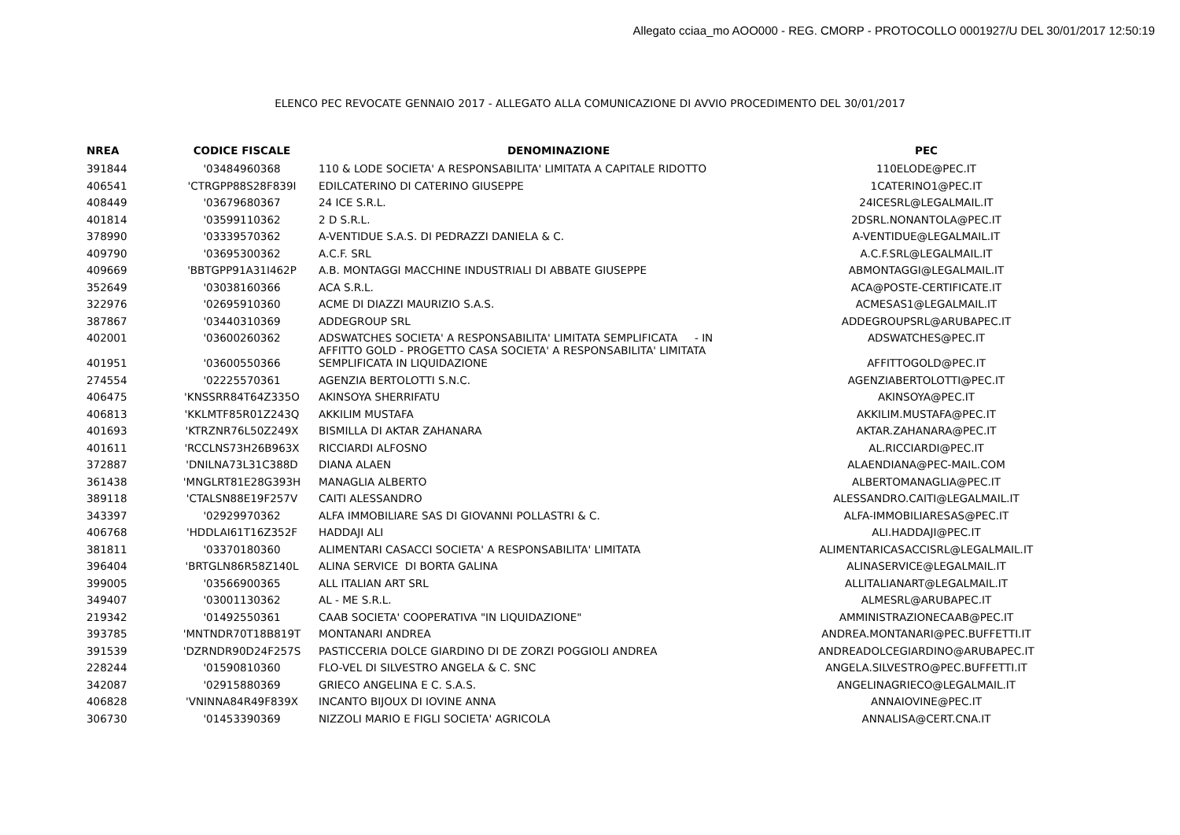Allegato cciaa_mo AOO000 - REG. CMORP - PROTOCOLLO 0001927/U DEL 30/01/2017 12:50:19
ELENCO PEC REVOCATE GENNAIO 2017 - ALLEGATO ALLA COMUNICAZIONE DI AVVIO PROCEDIMENTO DEL 30/01/2017
| NREA | CODICE FISCALE | DENOMINAZIONE | PEC |
| --- | --- | --- | --- |
| 391844 | '03484960368 | 110 & LODE SOCIETA' A RESPONSABILITA' LIMITATA A CAPITALE RIDOTTO | 110ELODE@PEC.IT |
| 406541 | 'CTRGPP88S28F839I | EDILCATERINO DI CATERINO GIUSEPPE | 1CATERINO1@PEC.IT |
| 408449 | '03679680367 | 24 ICE S.R.L. | 24ICESRL@LEGALMAIL.IT |
| 401814 | '03599110362 | 2 D S.R.L. | 2DSRL.NONANTOLA@PEC.IT |
| 378990 | '03339570362 | A-VENTIDUE S.A.S. DI PEDRAZZI DANIELA & C. | A-VENTIDUE@LEGALMAIL.IT |
| 409790 | '03695300362 | A.C.F. SRL | A.C.F.SRL@LEGALMAIL.IT |
| 409669 | 'BBTGPP91A31I462P | A.B. MONTAGGI MACCHINE INDUSTRIALI DI ABBATE GIUSEPPE | ABMONTAGGI@LEGALMAIL.IT |
| 352649 | '03038160366 | ACA S.R.L. | ACA@POSTE-CERTIFICATE.IT |
| 322976 | '02695910360 | ACME DI DIAZZI MAURIZIO S.A.S. | ACMESAS1@LEGALMAIL.IT |
| 387867 | '03440310369 | ADDEGROUP SRL | ADDEGROUPSRL@ARUBAPEC.IT |
| 402001 | '03600260362 | ADSWATCHES SOCIETA' A RESPONSABILITA' LIMITATA SEMPLIFICATA - IN AFFITTO GOLD - PROGETTO CASA SOCIETA' A RESPONSABILITA' LIMITATA | ADSWATCHES@PEC.IT |
| 401951 | '03600550366 | SEMPLIFICATA IN LIQUIDAZIONE | AFFITTOGOLD@PEC.IT |
| 274554 | '02225570361 | AGENZIA BERTOLOTTI S.N.C. | AGENZIABERTOLOTTI@PEC.IT |
| 406475 | 'KNSSRR84T64Z335O | AKINSOYA SHERRIFATU | AKINSOYA@PEC.IT |
| 406813 | 'KKLMTF85R01Z243Q | AKKILIM MUSTAFA | AKKILIM.MUSTAFA@PEC.IT |
| 401693 | 'KTRZNR76L50Z249X | BISMILLA DI AKTAR ZAHANARA | AKTAR.ZAHANARA@PEC.IT |
| 401611 | 'RCCLNS73H26B963X | RICCIARDI ALFOSNO | AL.RICCIARDI@PEC.IT |
| 372887 | 'DNILNA73L31C388D | DIANA ALAEN | ALAENDIANA@PEC-MAIL.COM |
| 361438 | 'MNGLRT81E28G393H | MANAGLIA ALBERTO | ALBERTOMANAGLIA@PEC.IT |
| 389118 | 'CTALSN88E19F257V | CAITI ALESSANDRO | ALESSANDRO.CAITI@LEGALMAIL.IT |
| 343397 | '02929970362 | ALFA IMMOBILIARE SAS DI GIOVANNI POLLASTRI & C. | ALFA-IMMOBILIARESAS@PEC.IT |
| 406768 | 'HDDLAI61T16Z352F | HADDAJI ALI | ALI.HADDAJI@PEC.IT |
| 381811 | '03370180360 | ALIMENTARI CASACCI SOCIETA' A RESPONSABILITA' LIMITATA | ALIMENTARICASACCISRL@LEGALMAIL.IT |
| 396404 | 'BRTGLN86R58Z140L | ALINA SERVICE DI BORTA GALINA | ALINASERVICE@LEGALMAIL.IT |
| 399005 | '03566900365 | ALL ITALIAN ART SRL | ALLITALIANART@LEGALMAIL.IT |
| 349407 | '03001130362 | AL - ME S.R.L. | ALMESRL@ARUBAPEC.IT |
| 219342 | '01492550361 | CAAB SOCIETA' COOPERATIVA "IN LIQUIDAZIONE" | AMMINISTRAZIONECAAB@PEC.IT |
| 393785 | 'MNTNDR70T18B819T | MONTANARI ANDREA | ANDREA.MONTANARI@PEC.BUFFETTI.IT |
| 391539 | 'DZRNDR90D24F257S | PASTICCERIA DOLCE GIARDINO DI DE ZORZI POGGIOLI ANDREA | ANDREADOLCEGIARDINO@ARUBAPEC.IT |
| 228244 | '01590810360 | FLO-VEL DI SILVESTRO ANGELA & C. SNC | ANGELA.SILVESTRO@PEC.BUFFETTI.IT |
| 342087 | '02915880369 | GRIECO ANGELINA E C. S.A.S. | ANGELINAGRIECO@LEGALMAIL.IT |
| 406828 | 'VNINNA84R49F839X | INCANTO BIJOUX DI IOVINE ANNA | ANNAIOVINE@PEC.IT |
| 306730 | '01453390369 | NIZZOLI MARIO E FIGLI SOCIETA' AGRICOLA | ANNALISA@CERT.CNA.IT |